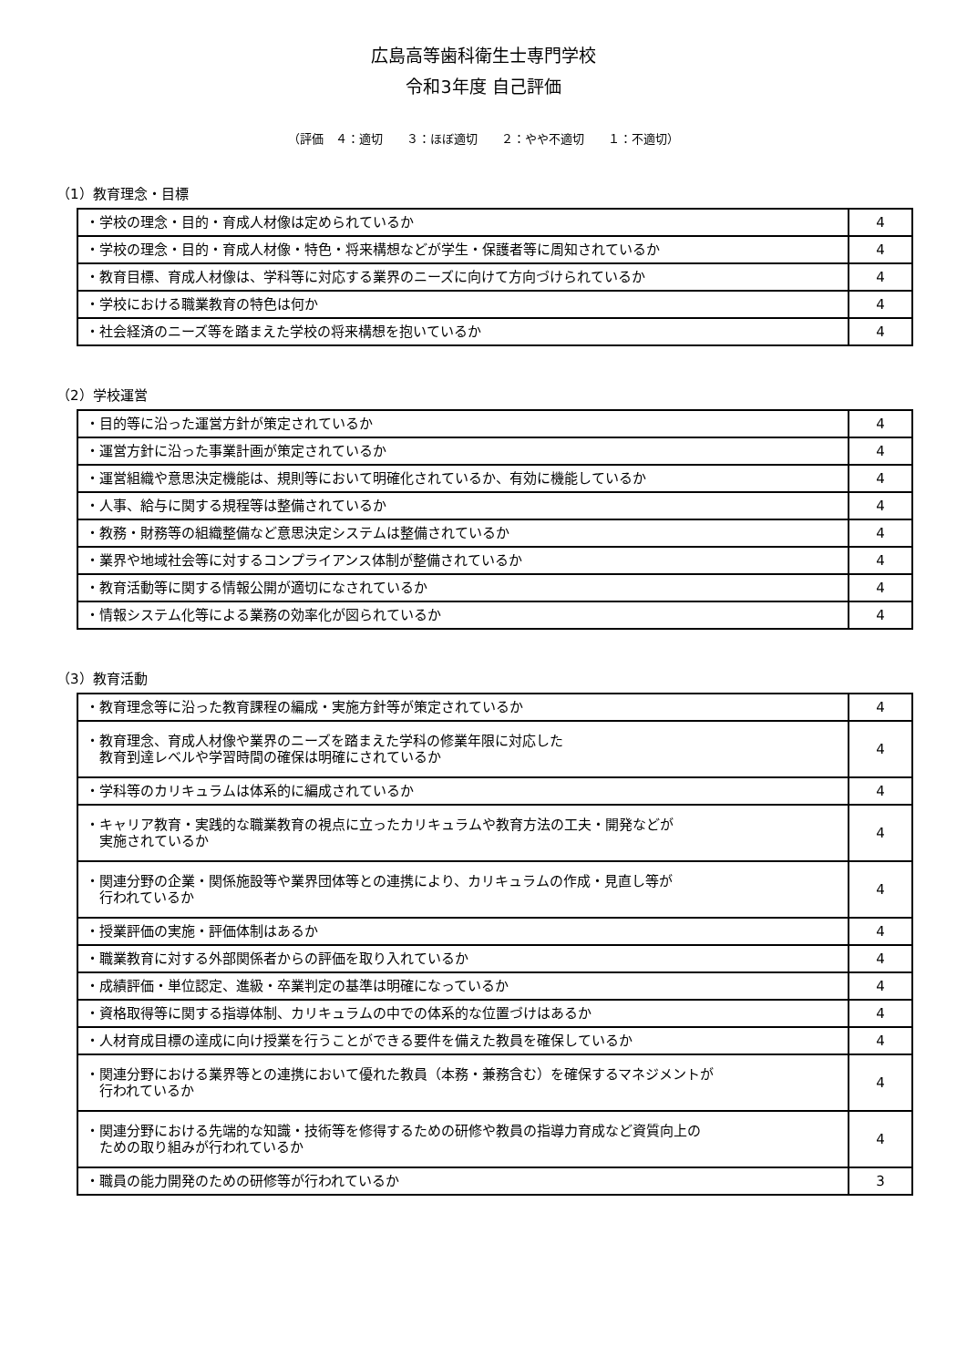広島高等歯科衛生士専門学校
令和3年度 自己評価
（評価　４：適切　　３：ほぼ適切　　２：やや不適切　　１：不適切）
（1）教育理念・目標
| ・学校の理念・目的・育成人材像は定められているか | 4 |
| ・学校の理念・目的・育成人材像・特色・将来構想などが学生・保護者等に周知されているか | 4 |
| ・教育目標、育成人材像は、学科等に対応する業界のニーズに向けて方向づけられているか | 4 |
| ・学校における職業教育の特色は何か | 4 |
| ・社会経済のニーズ等を踏まえた学校の将来構想を抱いているか | 4 |
（2）学校運営
| ・目的等に沿った運営方針が策定されているか | 4 |
| ・運営方針に沿った事業計画が策定されているか | 4 |
| ・運営組織や意思決定機能は、規則等において明確化されているか、有効に機能しているか | 4 |
| ・人事、給与に関する規程等は整備されているか | 4 |
| ・教務・財務等の組織整備など意思決定システムは整備されているか | 4 |
| ・業界や地域社会等に対するコンプライアンス体制が整備されているか | 4 |
| ・教育活動等に関する情報公開が適切になされているか | 4 |
| ・情報システム化等による業務の効率化が図られているか | 4 |
（3）教育活動
| ・教育理念等に沿った教育課程の編成・実施方針等が策定されているか | 4 |
| ・教育理念、育成人材像や業界のニーズを踏まえた学科の修業年限に対応した 教育到達レベルや学習時間の確保は明確にされているか | 4 |
| ・学科等のカリキュラムは体系的に編成されているか | 4 |
| ・キャリア教育・実践的な職業教育の視点に立ったカリキュラムや教育方法の工夫・開発などが 実施されているか | 4 |
| ・関連分野の企業・関係施設等や業界団体等との連携により、カリキュラムの作成・見直し等が 行われているか | 4 |
| ・授業評価の実施・評価体制はあるか | 4 |
| ・職業教育に対する外部関係者からの評価を取り入れているか | 4 |
| ・成績評価・単位認定、進級・卒業判定の基準は明確になっているか | 4 |
| ・資格取得等に関する指導体制、カリキュラムの中での体系的な位置づけはあるか | 4 |
| ・人材育成目標の達成に向け授業を行うことができる要件を備えた教員を確保しているか | 4 |
| ・関連分野における業界等との連携において優れた教員（本務・兼務含む）を確保するマネジメントが 行われているか | 4 |
| ・関連分野における先端的な知識・技術等を修得するための研修や教員の指導力育成など資質向上の ための取り組みが行われているか | 4 |
| ・職員の能力開発のための研修等が行われているか | 3 |